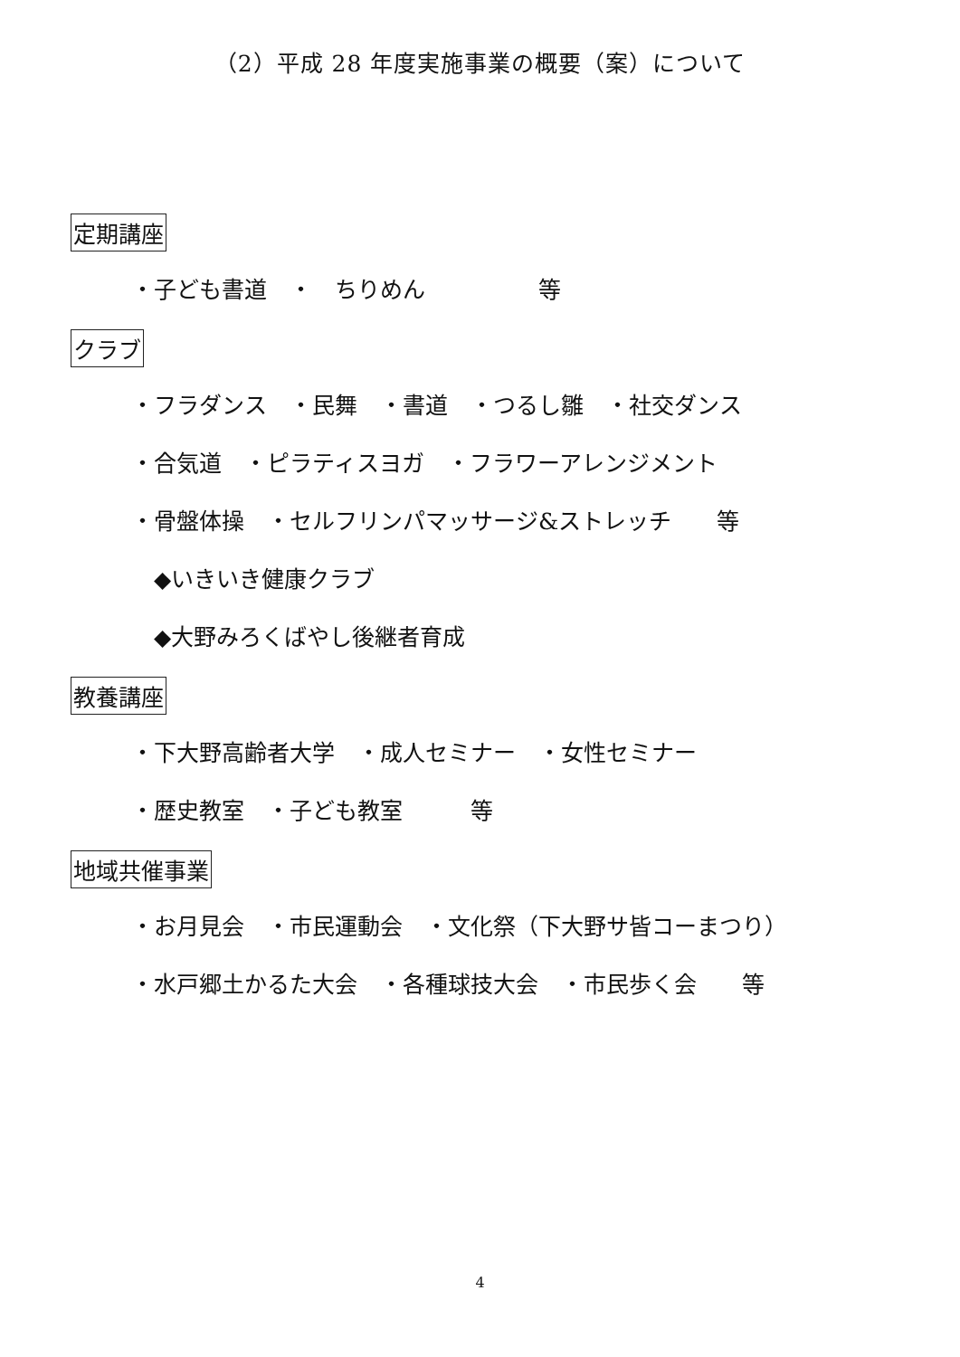（2）平成 28 年度実施事業の概要（案）について
定期講座
・子ども書道　・　ちりめん　　　　　等
クラブ
・フラダンス　・民舞　・書道　・つるし雛　・社交ダンス
・合気道　・ピラティスヨガ　・フラワーアレンジメント
・骨盤体操　・セルフリンパマッサージ&ストレッチ　　等
◆いきいき健康クラブ
◆大野みろくばやし後継者育成
教養講座
・下大野高齢者大学　・成人セミナー　・女性セミナー
・歴史教室　・子ども教室　　　等
地域共催事業
・お月見会　・市民運動会　・文化祭（下大野サ皆コーまつり）
・水戸郷土かるた大会　・各種球技大会　・市民歩く会　　等
4